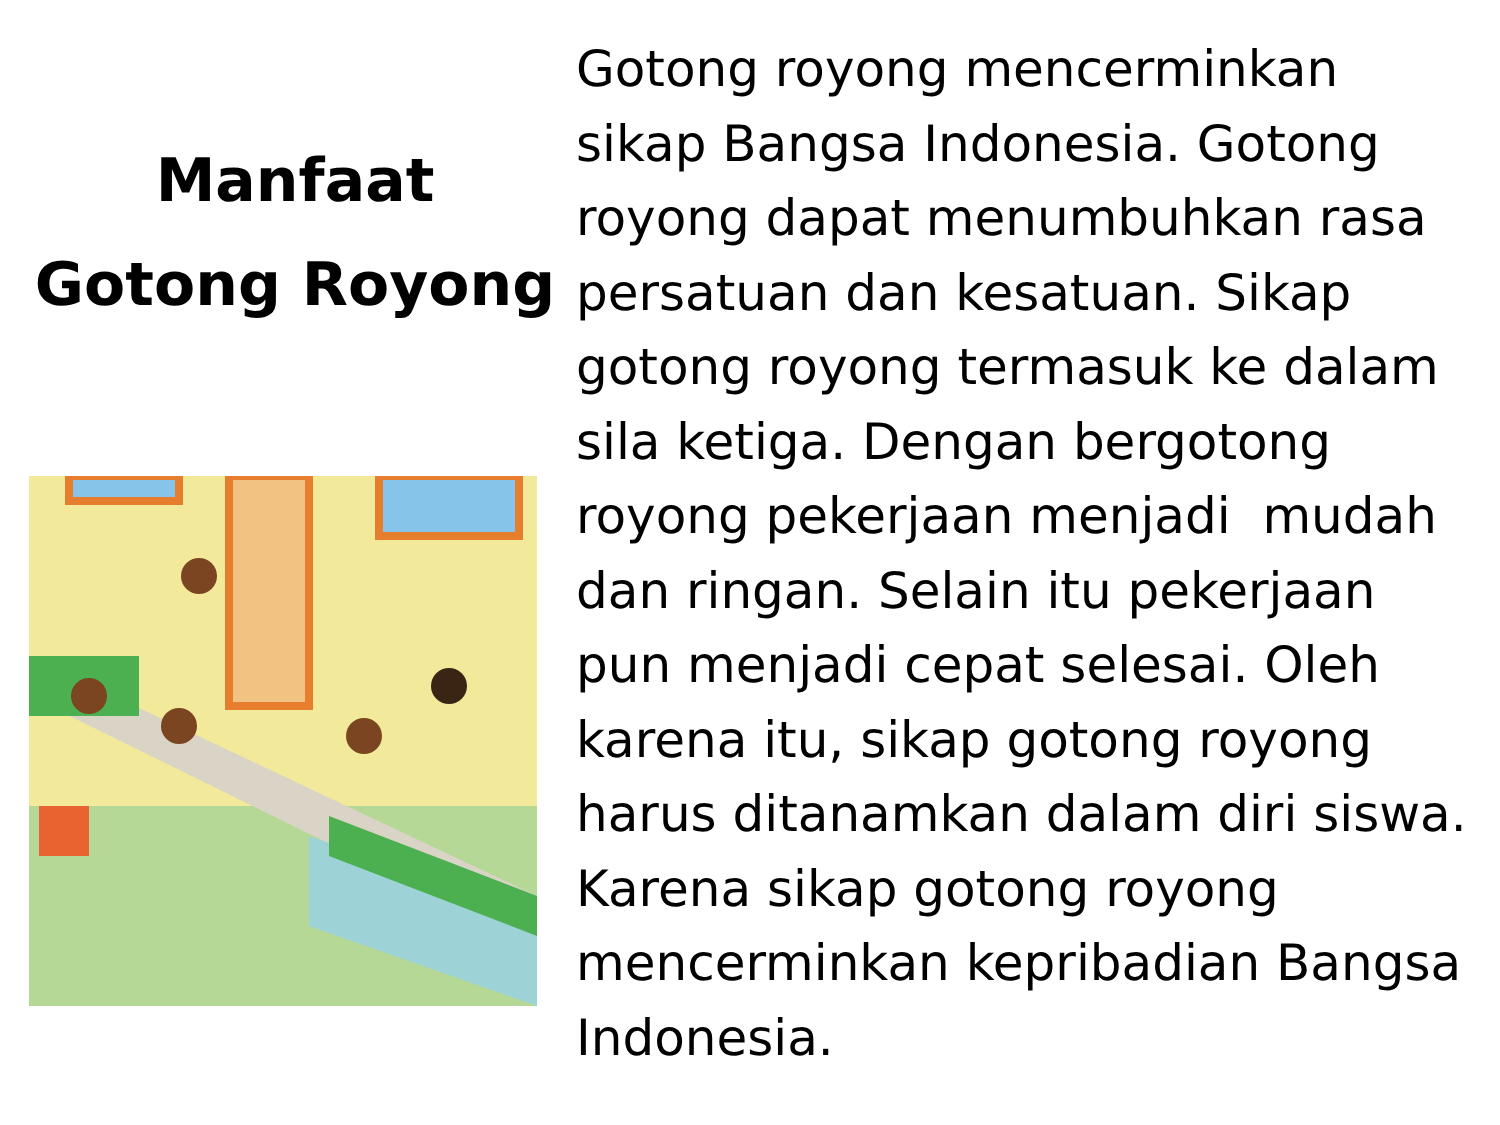Manfaat Gotong Royong
Gotong royong mencerminkan sikap Bangsa Indonesia. Gotong royong dapat menumbuhkan rasa persatuan dan kesatuan. Sikap gotong royong termasuk ke dalam sila ketiga. Dengan bergotong royong pekerjaan menjadi mudah dan ringan. Selain itu pekerjaan pun menjadi cepat selesai. Oleh karena itu, sikap gotong royong harus ditanamkan dalam diri siswa. Karena sikap gotong royong mencerminkan kepribadian Bangsa Indonesia.